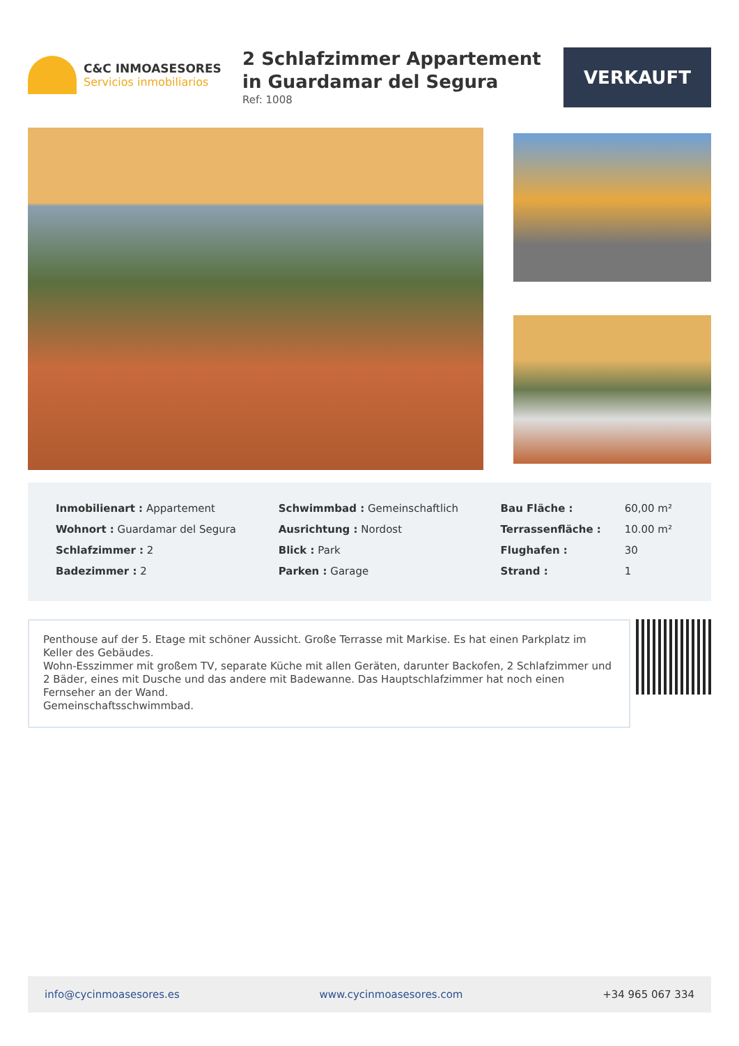C&C INMOASESORES
Servicios inmobiliarios
2 Schlafzimmer Appartement in Guardamar del Segura
Ref: 1008
VERKAUFT
| Inmobilienart : Appartement | Schwimmbad : Gemeinschaftlich | Bau Fläche : | 60,00 m² |
| Wohnort : Guardamar del Segura | Ausrichtung : Nordost | Terrassenfläche : | 10.00 m² |
| Schlafzimmer : 2 | Blick : Park | Flughafen : | 30 |
| Badezimmer : 2 | Parken : Garage | Strand : | 1 |
Penthouse auf der 5. Etage mit schöner Aussicht. Große Terrasse mit Markise. Es hat einen Parkplatz im Keller des Gebäudes.
Wohn-Esszimmer mit großem TV, separate Küche mit allen Geräten, darunter Backofen, 2 Schlafzimmer und 2 Bäder, eines mit Dusche und das andere mit Badewanne. Das Hauptschlafzimmer hat noch einen Fernseher an der Wand.
Gemeinschaftsschwimmbad.
info@cycinmoasesores.es www.cycinmoasesores.com +34 965 067 334